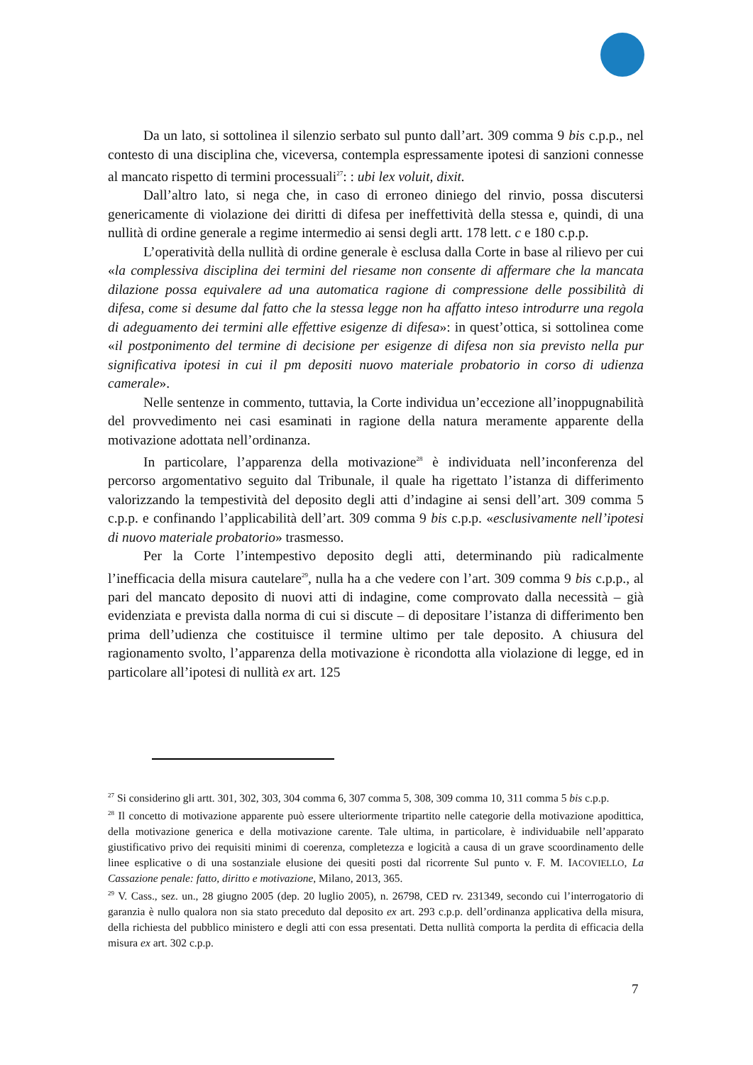Da un lato, si sottolinea il silenzio serbato sul punto dall’art. 309 comma 9 bis c.p.p., nel contesto di una disciplina che, viceversa, contempla espressamente ipotesi di sanzioni connesse al mancato rispetto di termini processuali<sup>27</sup>: : ubi lex voluit, dixit.
Dall’altro lato, si nega che, in caso di erroneo diniego del rinvio, possa discutersi genericamente di violazione dei diritti di difesa per ineffettività della stessa e, quindi, di una nullità di ordine generale a regime intermedio ai sensi degli artt. 178 lett. c e 180 c.p.p.
L’operatività della nullità di ordine generale è esclusa dalla Corte in base al rilievo per cui «la complessiva disciplina dei termini del riesame non consente di affermare che la mancata dilazione possa equivalere ad una automatica ragione di compressione delle possibilità di difesa, come si desume dal fatto che la stessa legge non ha affatto inteso introdurre una regola di adeguamento dei termini alle effettive esigenze di difesa»: in quest’ottica, si sottolinea come «il postponimento del termine di decisione per esigenze di difesa non sia previsto nella pur significativa ipotesi in cui il pm depositi nuovo materiale probatorio in corso di udienza camerale».
Nelle sentenze in commento, tuttavia, la Corte individua un’eccezione all’inoppugnabilità del provvedimento nei casi esaminati in ragione della natura meramente apparente della motivazione adottata nell’ordinanza.
In particolare, l’apparenza della motivazione<sup>28</sup> è individuata nell’inconferenza del percorso argomentativo seguito dal Tribunale, il quale ha rigettato l’istanza di differimento valorizzando la tempestività del deposito degli atti d’indagine ai sensi dell’art. 309 comma 5 c.p.p. e confinando l’applicabilità dell’art. 309 comma 9 bis c.p.p. «esclusivamente nell’ipotesi di nuovo materiale probatorio» trasmesso.
Per la Corte l’intempestivo deposito degli atti, determinando più radicalmente l’inefficacia della misura cautelare<sup>29</sup>, nulla ha a che vedere con l’art. 309 comma 9 bis c.p.p., al pari del mancato deposito di nuovi atti di indagine, come comprovato dalla necessità – già evidenziata e prevista dalla norma di cui si discute – di depositare l’istanza di differimento ben prima dell’udienza che costituisce il termine ultimo per tale deposito. A chiusura del ragionamento svolto, l’apparenza della motivazione è ricondotta alla violazione di legge, ed in particolare all’ipotesi di nullità ex art. 125
<sup>27</sup> Si considerino gli artt. 301, 302, 303, 304 comma 6, 307 comma 5, 308, 309 comma 10, 311 comma 5 bis c.p.p.
<sup>28</sup> Il concetto di motivazione apparente può essere ulteriormente tripartito nelle categorie della motivazione apodittica, della motivazione generica e della motivazione carente. Tale ultima, in particolare, è individuabile nell’apparato giustificativo privo dei requisiti minimi di coerenza, completezza e logicità a causa di un grave scoordinamento delle linee esplicative o di una sostanziale elusione dei quesiti posti dal ricorrente Sul punto v. F. M. IACOVIELLO, La Cassazione penale: fatto, diritto e motivazione, Milano, 2013, 365.
<sup>29</sup> V. Cass., sez. un., 28 giugno 2005 (dep. 20 luglio 2005), n. 26798, CED rv. 231349, secondo cui l’interrogatorio di garanzia è nullo qualora non sia stato preceduto dal deposito ex art. 293 c.p.p. dell’ordinanza applicativa della misura, della richiesta del pubblico ministero e degli atti con essa presentati. Detta nullità comporta la perdita di efficacia della misura ex art. 302 c.p.p.
7